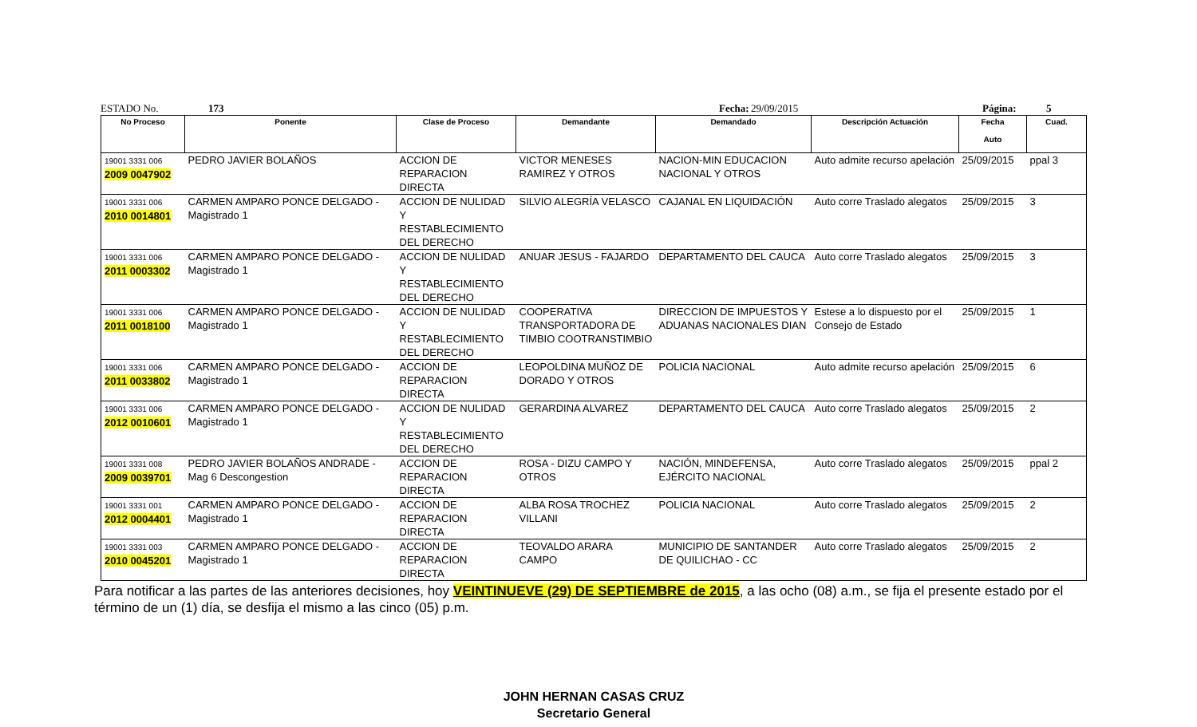ESTADO No. 173 Fecha: 29/09/2015 Página: 5
| No Proceso | Ponente | Clase de Proceso | Demandante | Demandado | Descripción Actuación | Fecha Auto | Cuad. |
| --- | --- | --- | --- | --- | --- | --- | --- |
| 19001 3331 006 2009 0047902 | PEDRO JAVIER BOLAÑOS | ACCION DE REPARACION DIRECTA | VICTOR MENESES RAMIREZ Y OTROS | NACION-MIN EDUCACION NACIONAL Y OTROS | Auto admite recurso apelación | 25/09/2015 | ppal 3 |
| 19001 3331 006 2010 0014801 | CARMEN AMPARO PONCE DELGADO - Magistrado 1 | ACCION DE NULIDAD Y RESTABLECIMIENTO DEL DERECHO | SILVIO ALEGRÍA VELASCO | CAJANAL EN LIQUIDACIÓN | Auto corre Traslado alegatos | 25/09/2015 | 3 |
| 19001 3331 006 2011 0003302 | CARMEN AMPARO PONCE DELGADO - Magistrado 1 | ACCION DE NULIDAD Y RESTABLECIMIENTO DEL DERECHO | ANUAR JESUS - FAJARDO | DEPARTAMENTO DEL CAUCA | Auto corre Traslado alegatos | 25/09/2015 | 3 |
| 19001 3331 006 2011 0018100 | CARMEN AMPARO PONCE DELGADO - Magistrado 1 | ACCION DE NULIDAD Y RESTABLECIMIENTO DEL DERECHO | COOPERATIVA TRANSPORTADORA DE TIMBIO COOTRANSTIMBIO | DIRECCION DE IMPUESTOS Y ADUANAS NACIONALES DIAN | Estese a lo dispuesto por el Consejo de Estado | 25/09/2015 | 1 |
| 19001 3331 006 2011 0033802 | CARMEN AMPARO PONCE DELGADO - Magistrado 1 | ACCION DE REPARACION DIRECTA | LEOPOLDINA MUÑOZ DE DORADO Y OTROS | POLICIA NACIONAL | Auto admite recurso apelación | 25/09/2015 | 6 |
| 19001 3331 006 2012 0010601 | CARMEN AMPARO PONCE DELGADO - Magistrado 1 | ACCION DE NULIDAD Y RESTABLECIMIENTO DEL DERECHO | GERARDINA ALVAREZ | DEPARTAMENTO DEL CAUCA | Auto corre Traslado alegatos | 25/09/2015 | 2 |
| 19001 3331 008 2009 0039701 | PEDRO JAVIER BOLAÑOS ANDRADE - Mag 6 Descongestion | ACCION DE REPARACION DIRECTA | ROSA - DIZU CAMPO Y OTROS | NACIÓN, MINDEFENSA, EJÉRCITO NACIONAL | Auto corre Traslado alegatos | 25/09/2015 | ppal 2 |
| 19001 3331 001 2012 0004401 | CARMEN AMPARO PONCE DELGADO - Magistrado 1 | ACCION DE REPARACION DIRECTA | ALBA ROSA TROCHEZ VILLANI | POLICIA NACIONAL | Auto corre Traslado alegatos | 25/09/2015 | 2 |
| 19001 3331 003 2010 0045201 | CARMEN AMPARO PONCE DELGADO - Magistrado 1 | ACCION DE REPARACION DIRECTA | TEOVALDO ARARA CAMPO | MUNICIPIO DE SANTANDER DE QUILICHAO - CC | Auto corre Traslado alegatos | 25/09/2015 | 2 |
Para notificar a las partes de las anteriores decisiones, hoy VEINTINUEVE (29) DE SEPTIEMBRE de 2015, a las ocho (08) a.m., se fija el presente estado por el término de un (1) día, se desfija el mismo a las cinco (05) p.m.
JOHN HERNAN CASAS CRUZ
Secretario General